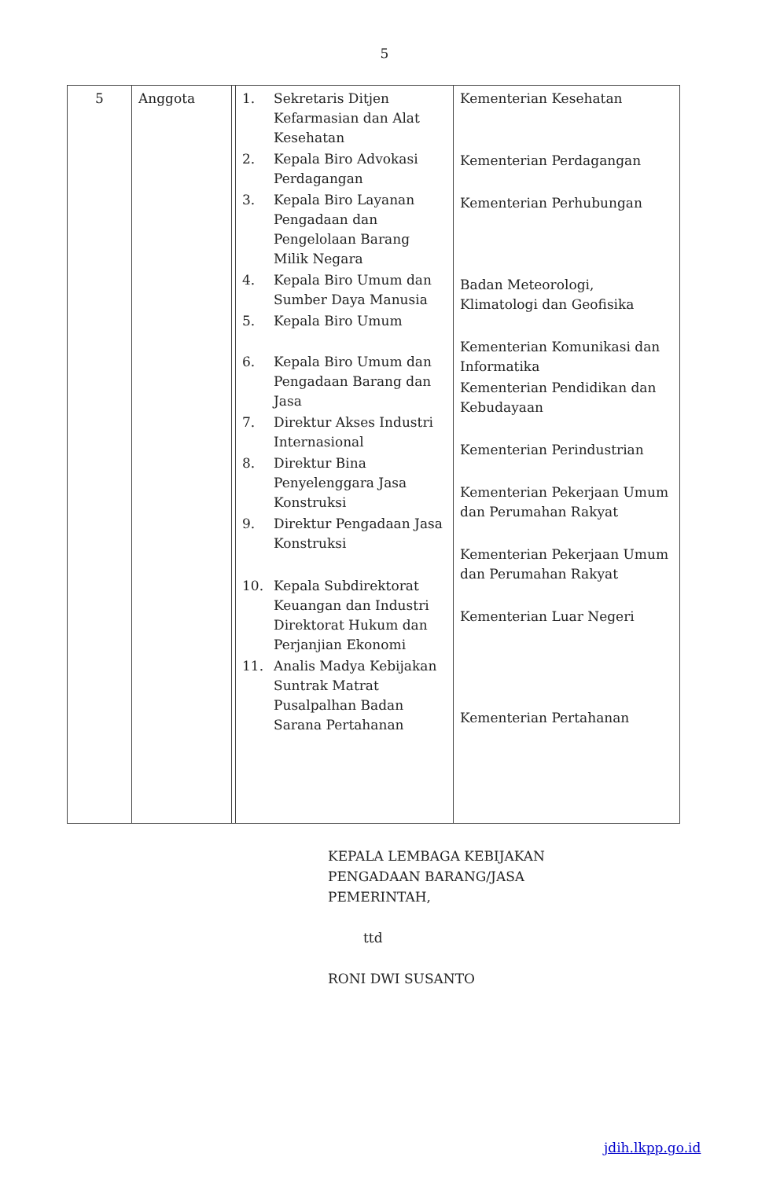5
| 5 | Anggota | | 1. Sekretaris Ditjen Kefarmasian dan Alat Kesehatan 2. Kepala Biro Advokasi Perdagangan 3. Kepala Biro Layanan Pengadaan dan Pengelolaan Barang Milik Negara 4. Kepala Biro Umum dan Sumber Daya Manusia 5. Kepala Biro Umum 6. Kepala Biro Umum dan Pengadaan Barang dan Jasa 7. Direktur Akses Industri Internasional 8. Direktur Bina Penyelenggara Jasa Konstruksi 9. Direktur Pengadaan Jasa Konstruksi 10. Kepala Subdirektorat Keuangan dan Industri Direktorat Hukum dan Perjanjian Ekonomi 11. Analis Madya Kebijakan Suntrak Matrat Pusalpalhan Badan Sarana Pertahanan | Kementerian Kesehatan Kementerian Perdagangan Kementerian Perhubungan Badan Meteorologi, Klimatologi dan Geofisika Kementerian Komunikasi dan Informatika Kementerian Pendidikan dan Kebudayaan Kementerian Perindustrian Kementerian Pekerjaan Umum dan Perumahan Rakyat Kementerian Pekerjaan Umum dan Perumahan Rakyat Kementerian Luar Negeri Kementerian Pertahanan |
KEPALA LEMBAGA KEBIJAKAN
PENGADAAN BARANG/JASA
PEMERINTAH,
ttd
RONI DWI SUSANTO
jdih.lkpp.go.id